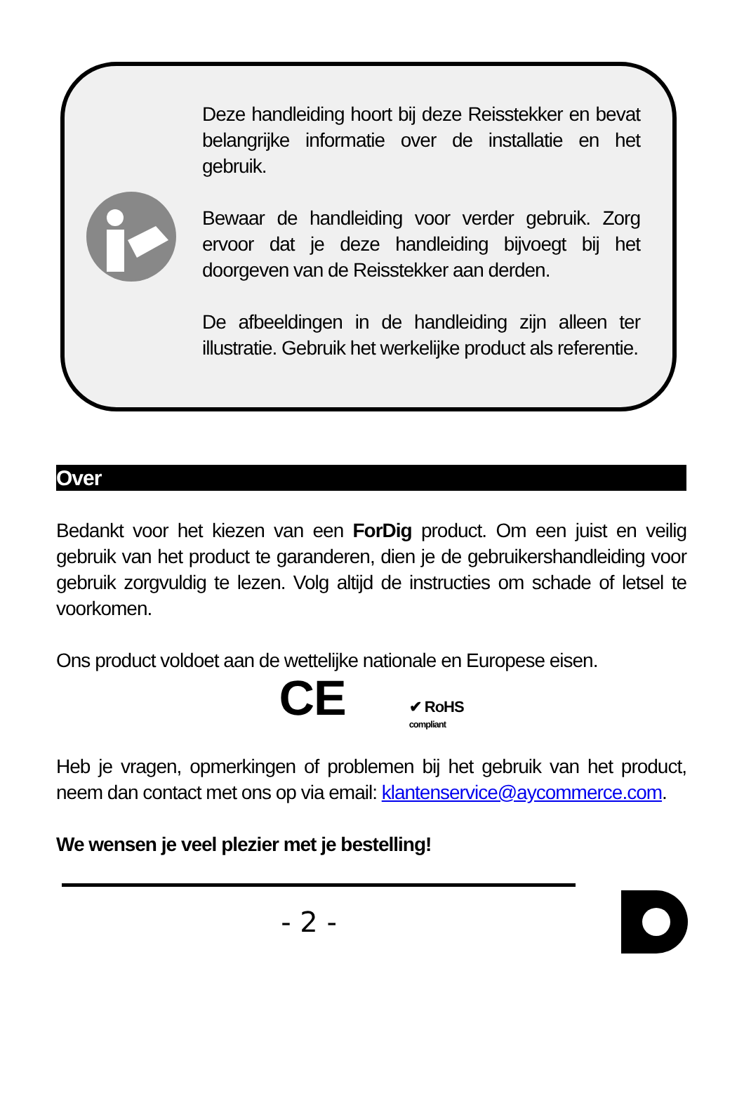Deze handleiding hoort bij deze Reisstekker en bevat belangrijke informatie over de installatie en het gebruik.
Bewaar de handleiding voor verder gebruik. Zorg ervoor dat je deze handleiding bijvoegt bij het doorgeven van de Reisstekker aan derden.
De afbeeldingen in de handleiding zijn alleen ter illustratie. Gebruik het werkelijke product als referentie.
Over
Bedankt voor het kiezen van een ForDig product. Om een juist en veilig gebruik van het product te garanderen, dien je de gebruikershandleiding voor gebruik zorgvuldig te lezen. Volg altijd de instructies om schade of letsel te voorkomen.
Ons product voldoet aan de wettelijke nationale en Europese eisen.
CE
✔ RoHS
compliant
Heb je vragen, opmerkingen of problemen bij het gebruik van het product, neem dan contact met ons op via email: klantenservice@aycommerce.com.
We wensen je veel plezier met je bestelling!
- 2 -